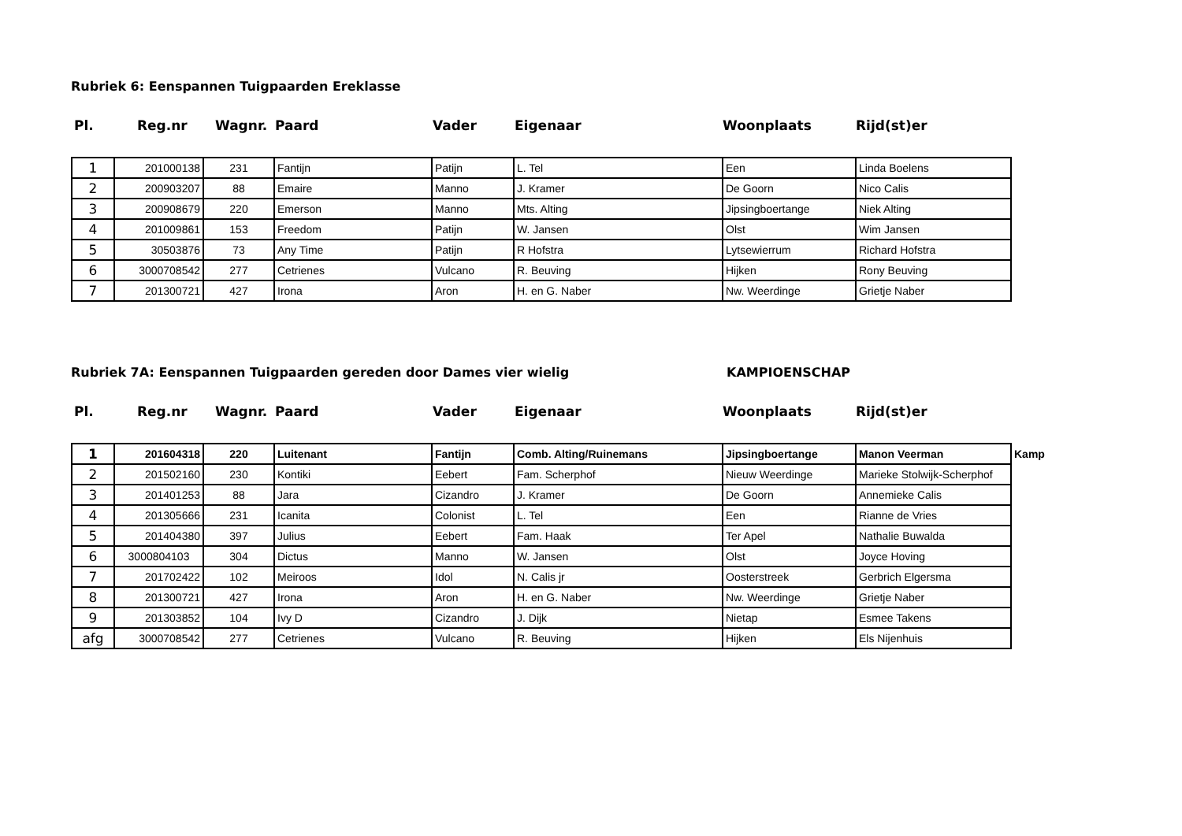Rubriek 6: Eenspannen Tuigpaarden Ereklasse
Pl. Reg.nr Wagnr. Paard Vader Eigenaar Woonplaats Rijd(st)er
| 1 | 201000138 | 231 | Fantijn | Patijn | L. Tel | Een | Linda Boelens |
| 2 | 200903207 | 88 | Emaire | Manno | J. Kramer | De Goorn | Nico Calis |
| 3 | 200908679 | 220 | Emerson | Manno | Mts. Alting | Jipsingboertange | Niek Alting |
| 4 | 201009861 | 153 | Freedom | Patijn | W. Jansen | Olst | Wim Jansen |
| 5 | 30503876 | 73 | Any Time | Patijn | R Hofstra | Lytsewierrum | Richard Hofstra |
| 6 | 3000708542 | 277 | Cetrienes | Vulcano | R. Beuving | Hijken | Rony Beuving |
| 7 | 201300721 | 427 | Irona | Aron | H. en G. Naber | Nw. Weerdinge | Grietje Naber |
Rubriek 7A: Eenspannen Tuigpaarden gereden door Dames vier wielig KAMPIOENSCHAP
Pl. Reg.nr Wagnr. Paard Vader Eigenaar Woonplaats Rijd(st)er
| 1 | 201604318 | 220 | Luitenant | Fantijn | Comb. Alting/Ruinemans | Jipsingboertange | Manon Veerman | Kamp |
| 2 | 201502160 | 230 | Kontiki | Eebert | Fam. Scherphof | Nieuw Weerdinge | Marieke Stolwijk-Scherphof | |
| 3 | 201401253 | 88 | Jara | Cizandro | J. Kramer | De Goorn | Annemieke Calis | |
| 4 | 201305666 | 231 | Icanita | Colonist | L. Tel | Een | Rianne de Vries | |
| 5 | 201404380 | 397 | Julius | Eebert | Fam. Haak | Ter Apel | Nathalie Buwalda | |
| 6 | 3000804103 | 304 | Dictus | Manno | W. Jansen | Olst | Joyce Hoving | |
| 7 | 201702422 | 102 | Meiroos | Idol | N. Calis jr | Oosterstreek | Gerbrich Elgersma | |
| 8 | 201300721 | 427 | Irona | Aron | H. en G. Naber | Nw. Weerdinge | Grietje Naber | |
| 9 | 201303852 | 104 | Ivy D | Cizandro | J. Dijk | Nietap | Esmee Takens | |
| afg | 3000708542 | 277 | Cetrienes | Vulcano | R. Beuving | Hijken | Els Nijenhuis | |